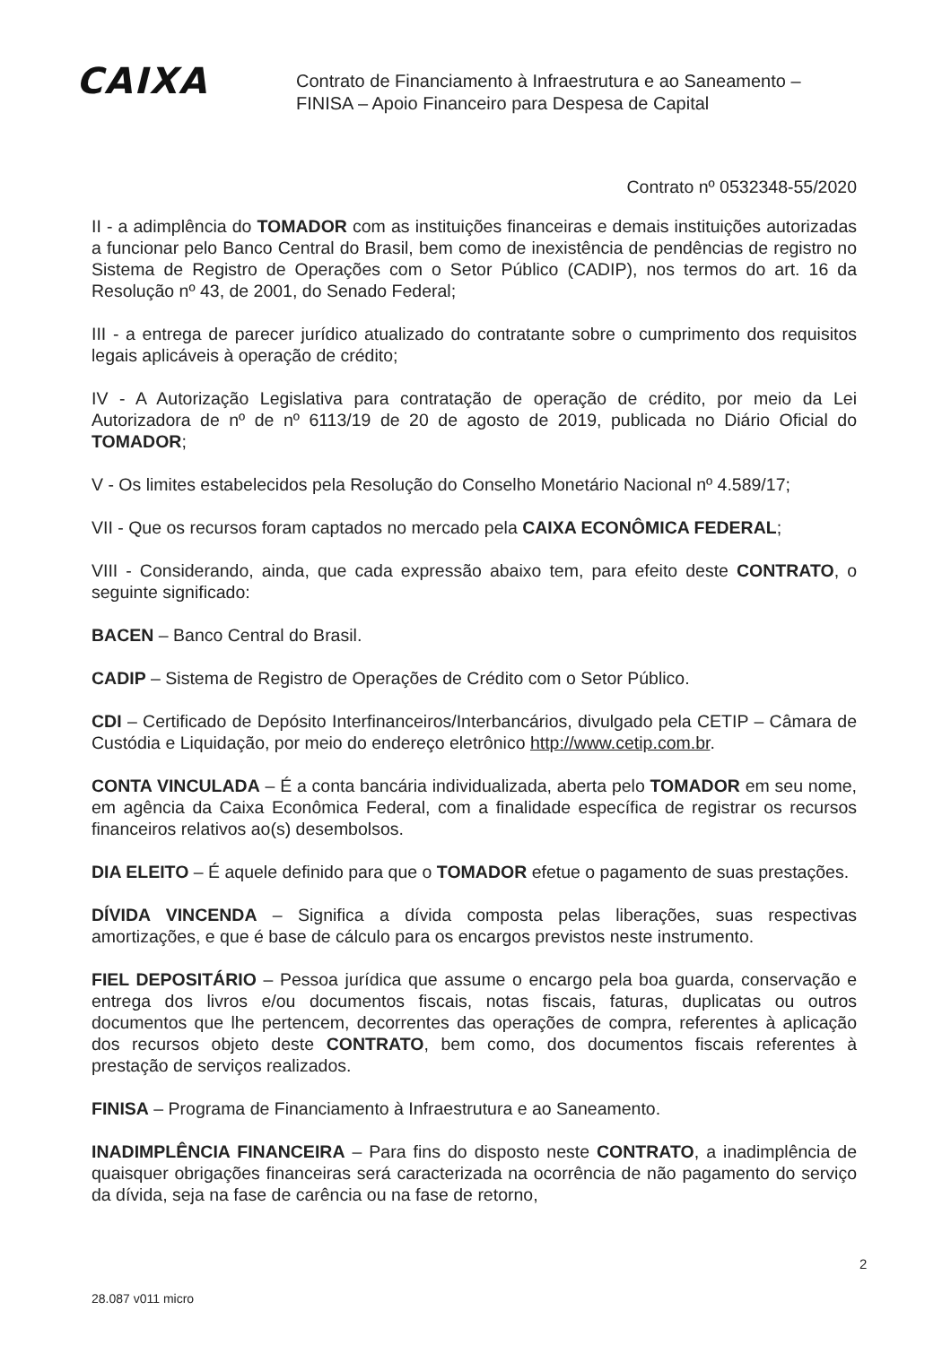CAIXA
Contrato de Financiamento à Infraestrutura e ao Saneamento –
FINISA – Apoio Financeiro para Despesa de Capital
Contrato nº 0532348-55/2020
II - a adimplência do TOMADOR com as instituições financeiras e demais instituições autorizadas a funcionar pelo Banco Central do Brasil, bem como de inexistência de pendências de registro no Sistema de Registro de Operações com o Setor Público (CADIP), nos termos do art. 16 da Resolução nº 43, de 2001, do Senado Federal;
III - a entrega de parecer jurídico atualizado do contratante sobre o cumprimento dos requisitos legais aplicáveis à operação de crédito;
IV - A Autorização Legislativa para contratação de operação de crédito, por meio da Lei Autorizadora de nº de nº 6113/19 de 20 de agosto de 2019, publicada no Diário Oficial do TOMADOR;
V - Os limites estabelecidos pela Resolução do Conselho Monetário Nacional nº 4.589/17;
VII - Que os recursos foram captados no mercado pela CAIXA ECONÔMICA FEDERAL;
VIII - Considerando, ainda, que cada expressão abaixo tem, para efeito deste CONTRATO, o seguinte significado:
BACEN – Banco Central do Brasil.
CADIP – Sistema de Registro de Operações de Crédito com o Setor Público.
CDI – Certificado de Depósito Interfinanceiros/Interbancários, divulgado pela CETIP – Câmara de Custódia e Liquidação, por meio do endereço eletrônico http://www.cetip.com.br.
CONTA VINCULADA – É a conta bancária individualizada, aberta pelo TOMADOR em seu nome, em agência da Caixa Econômica Federal, com a finalidade específica de registrar os recursos financeiros relativos ao(s) desembolsos.
DIA ELEITO – É aquele definido para que o TOMADOR efetue o pagamento de suas prestações.
DÍVIDA VINCENDA – Significa a dívida composta pelas liberações, suas respectivas amortizações, e que é base de cálculo para os encargos previstos neste instrumento.
FIEL DEPOSITÁRIO – Pessoa jurídica que assume o encargo pela boa guarda, conservação e entrega dos livros e/ou documentos fiscais, notas fiscais, faturas, duplicatas ou outros documentos que lhe pertencem, decorrentes das operações de compra, referentes à aplicação dos recursos objeto deste CONTRATO, bem como, dos documentos fiscais referentes à prestação de serviços realizados.
FINISA – Programa de Financiamento à Infraestrutura e ao Saneamento.
INADIMPLÊNCIA FINANCEIRA – Para fins do disposto neste CONTRATO, a inadimplência de quaisquer obrigações financeiras será caracterizada na ocorrência de não pagamento do serviço da dívida, seja na fase de carência ou na fase de retorno,
2
28.087 v011 micro